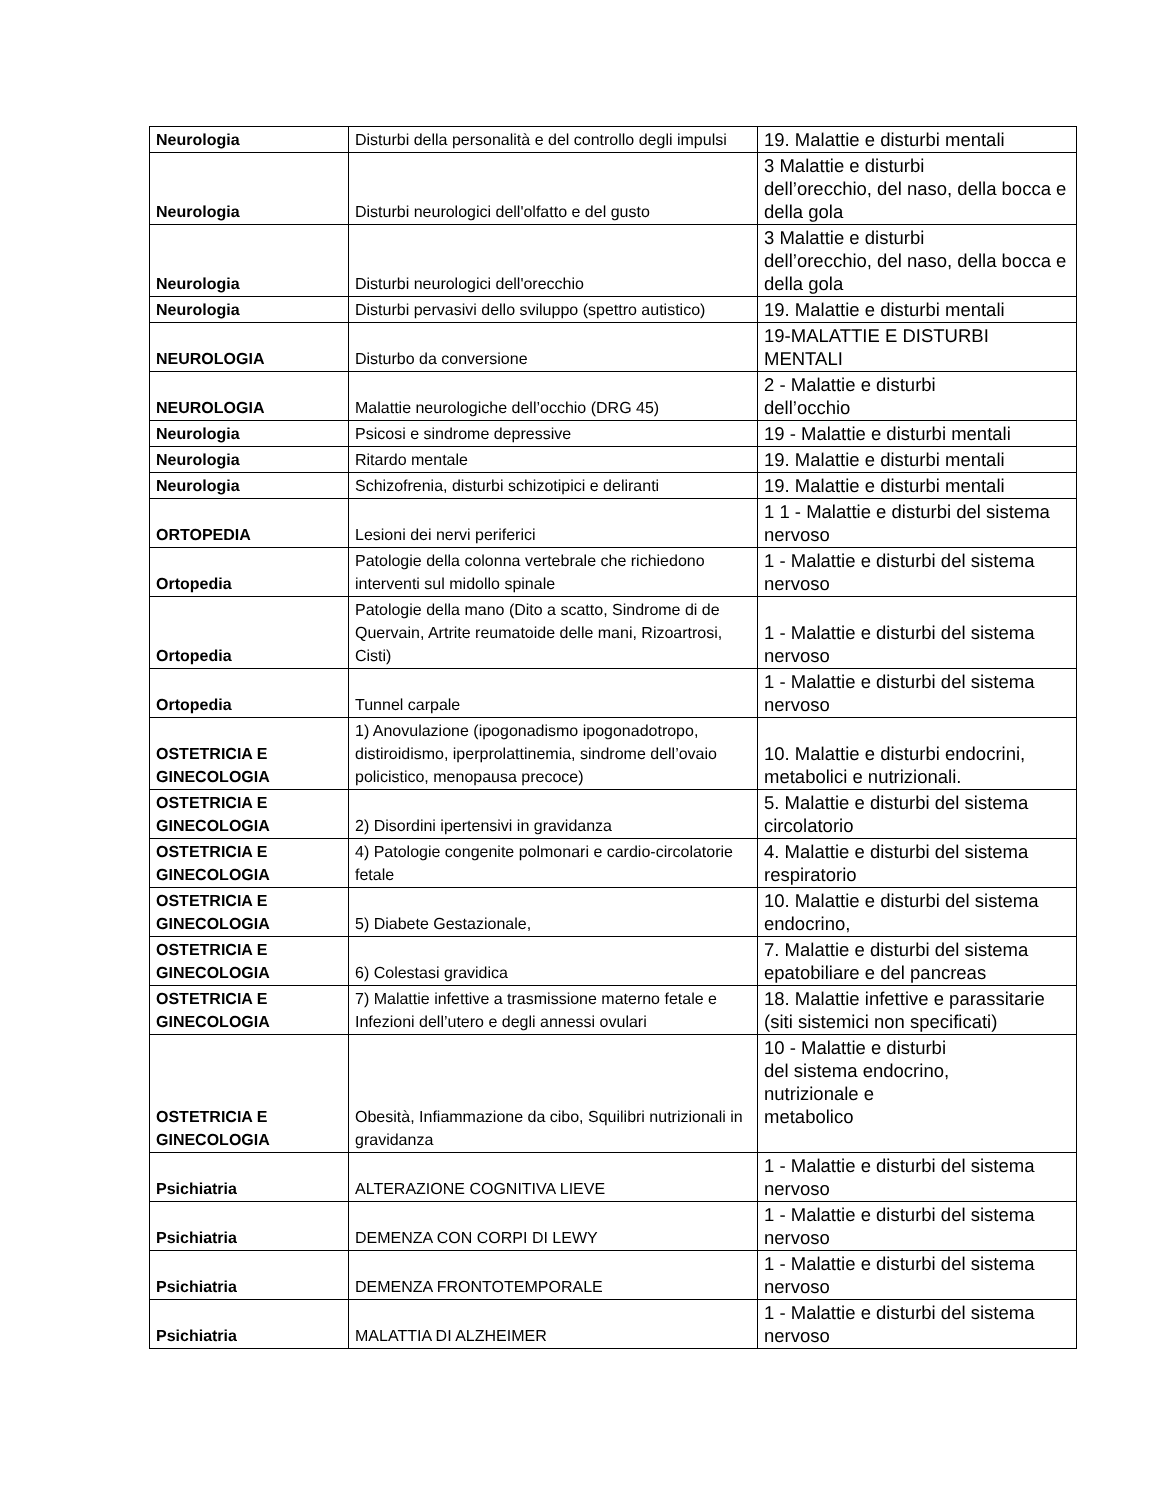| Neurologia | Disturbi della personalità e del controllo degli impulsi | 19. Malattie e disturbi mentali |
| Neurologia | Disturbi neurologici dell'olfatto e del gusto | 3 Malattie e disturbi dell’orecchio, del naso, della bocca e della gola |
| Neurologia | Disturbi neurologici dell'orecchio | 3 Malattie e disturbi dell’orecchio, del naso, della bocca e della gola |
| Neurologia | Disturbi pervasivi dello sviluppo (spettro autistico) | 19. Malattie e disturbi mentali |
| NEUROLOGIA | Disturbo da conversione | 19-MALATTIE E DISTURBI MENTALI |
| NEUROLOGIA | Malattie neurologiche dell’occhio (DRG 45) | 2 - Malattie e disturbi dell’occhio |
| Neurologia | Psicosi e sindrome depressive | 19 - Malattie e disturbi mentali |
| Neurologia | Ritardo mentale | 19. Malattie e disturbi mentali |
| Neurologia | Schizofrenia, disturbi schizotipici e deliranti | 19. Malattie e disturbi mentali |
| ORTOPEDIA | Lesioni dei nervi periferici | 1 1 - Malattie e disturbi del sistema nervoso |
| Ortopedia | Patologie della colonna vertebrale che richiedono interventi sul midollo spinale | 1 - Malattie e disturbi del sistema nervoso |
| Ortopedia | Patologie della mano (Dito a scatto, Sindrome di de Quervain, Artrite reumatoide delle mani, Rizoartrosi, Cisti) | 1 - Malattie e disturbi del sistema nervoso |
| Ortopedia | Tunnel carpale | 1 - Malattie e disturbi del sistema nervoso |
| OSTETRICIA E GINECOLOGIA | 1) Anovulazione (ipogonadismo ipogonadotropo, distiroidismo, iperprolattinemia, sindrome dell’ovaio policistico, menopausa precoce) | 10. Malattie e disturbi endocrini, metabolici e nutrizionali. |
| OSTETRICIA E GINECOLOGIA | 2) Disordini ipertensivi in gravidanza | 5. Malattie e disturbi del sistema circolatorio |
| OSTETRICIA E GINECOLOGIA | 4) Patologie congenite polmonari e cardio-circolatorie fetale | 4. Malattie e disturbi del sistema respiratorio |
| OSTETRICIA E GINECOLOGIA | 5) Diabete Gestazionale, | 10. Malattie e disturbi del sistema endocrino, |
| OSTETRICIA E GINECOLOGIA | 6) Colestasi gravidica | 7. Malattie e disturbi del sistema epatobiliare e del pancreas |
| OSTETRICIA E GINECOLOGIA | 7) Malattie infettive a trasmissione materno fetale e Infezioni dell’utero e degli annessi ovulari | 18. Malattie infettive e parassitarie (siti sistemici non specificati) |
| OSTETRICIA E GINECOLOGIA | Obesità, Infiammazione da cibo, Squilibri nutrizionali in gravidanza | 10 - Malattie e disturbi del sistema endocrino, nutrizionale e metabolico |
| Psichiatria | ALTERAZIONE COGNITIVA LIEVE | 1 - Malattie e disturbi del sistema nervoso |
| Psichiatria | DEMENZA CON CORPI DI LEWY | 1 - Malattie e disturbi del sistema nervoso |
| Psichiatria | DEMENZA FRONTOTEMPORALE | 1 - Malattie e disturbi del sistema nervoso |
| Psichiatria | MALATTIA DI ALZHEIMER | 1 - Malattie e disturbi del sistema nervoso |